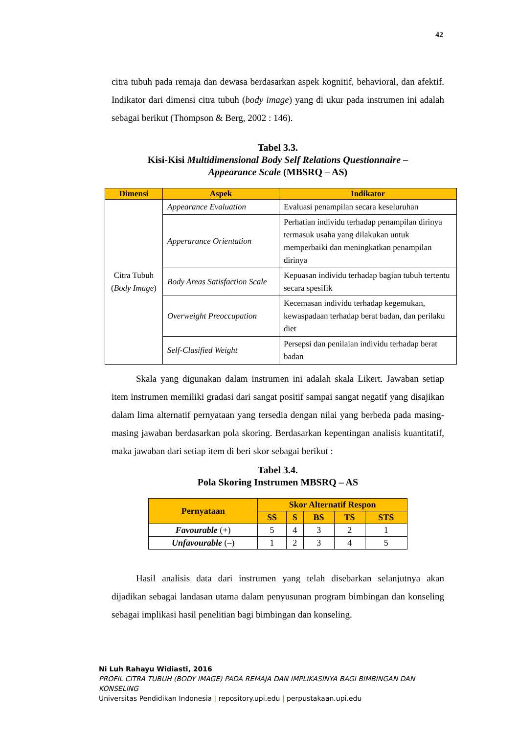42
citra tubuh pada remaja dan dewasa berdasarkan aspek kognitif, behavioral, dan afektif. Indikator dari dimensi citra tubuh (body image) yang di ukur pada instrumen ini adalah sebagai berikut (Thompson & Berg, 2002 : 146).
Tabel 3.3.
Kisi-Kisi Multidimensional Body Self Relations Questionnaire –
Appearance Scale (MBSRQ – AS)
| Dimensi | Aspek | Indikator |
| --- | --- | --- |
| Citra Tubuh ( Body Image ) | Appearance Evaluation | Evaluasi penampilan secara keseluruhan |
| | Apperarance Orientation | Perhatian individu terhadap penampilan dirinya termasuk usaha yang dilakukan untuk memperbaiki dan meningkatkan penampilan dirinya |
| | Body Areas Satisfaction Scale | Kepuasan individu terhadap bagian tubuh tertentu secara spesifik |
| | Overweight Preoccupation | Kecemasan individu terhadap kegemukan, kewaspadaan terhadap berat badan, dan perilaku diet |
| | Self-Clasified Weight | Persepsi dan penilaian individu terhadap berat badan |
Skala yang digunakan dalam instrumen ini adalah skala Likert. Jawaban setiap item instrumen memiliki gradasi dari sangat positif sampai sangat negatif yang disajikan dalam lima alternatif pernyataan yang tersedia dengan nilai yang berbeda pada masing-masing jawaban berdasarkan pola skoring. Berdasarkan kepentingan analisis kuantitatif, maka jawaban dari setiap item di beri skor sebagai berikut :
Tabel 3.4.
Pola Skoring Instrumen MBSRQ – AS
| Pernyataan | Skor Alternatif Respon | | | | |
| --- | --- | --- | --- | --- | --- |
| | SS | S | BS | TS | STS |
| Favourable (+) | 5 | 4 | 3 | 2 | 1 |
| Unfavourable (–) | 1 | 2 | 3 | 4 | 5 |
Hasil analisis data dari instrumen yang telah disebarkan selanjutnya akan dijadikan sebagai landasan utama dalam penyusunan program bimbingan dan konseling sebagai implikasi hasil penelitian bagi bimbingan dan konseling.
Ni Luh Rahayu Widiasti, 2016
PROFIL CITRA TUBUH (BODY IMAGE) PADA REMAJA DAN IMPLIKASINYA BAGI BIMBINGAN DAN KONSELING
Universitas Pendidikan Indonesia | repository.upi.edu | perpustakaan.upi.edu